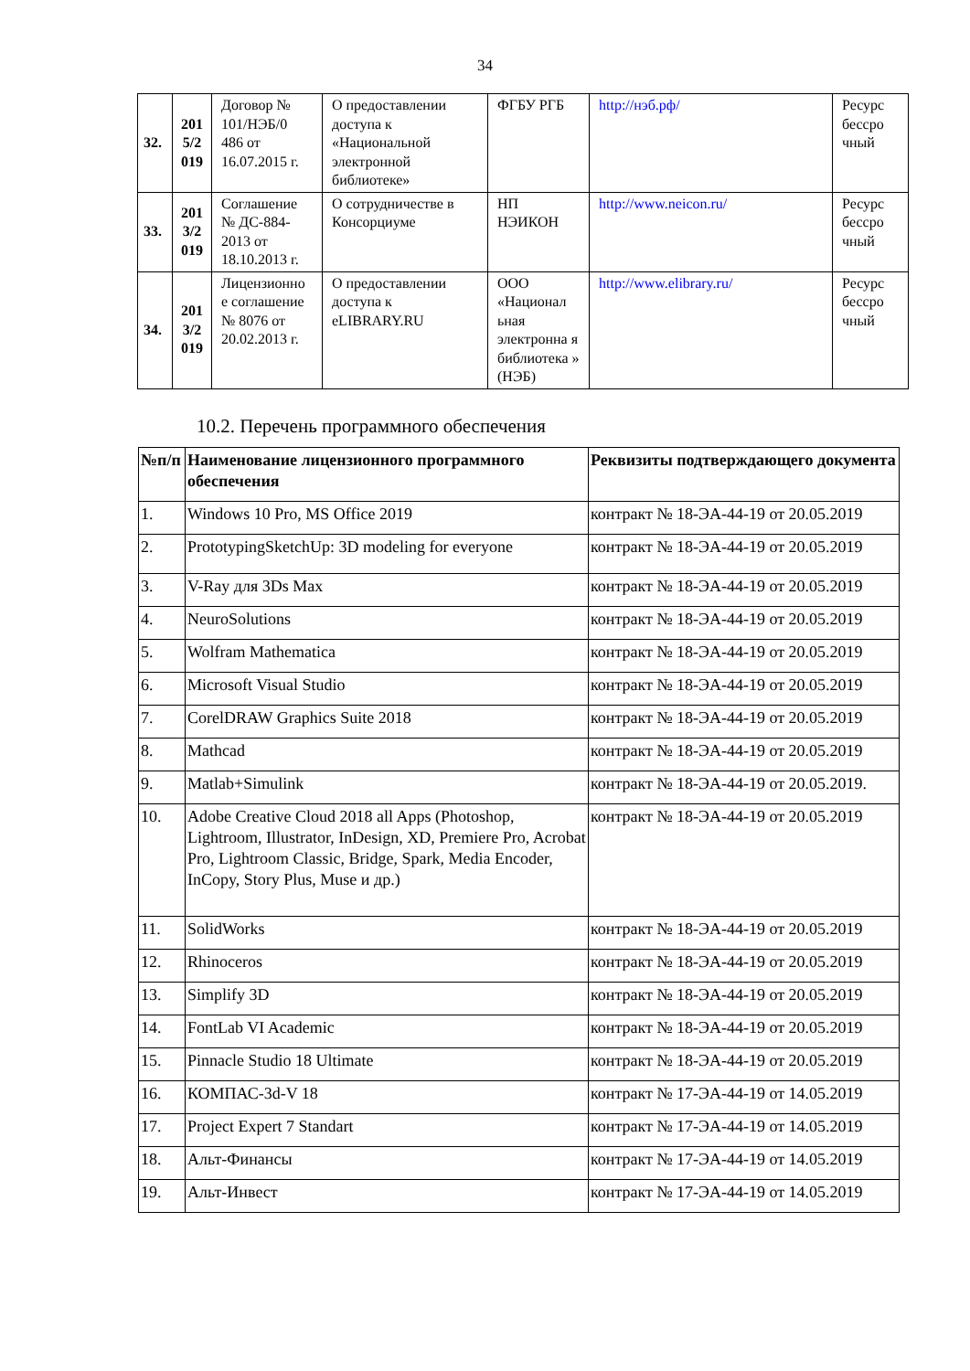34
| 32. | 201 5/2 019 | Договор № 101/НЭБ/0 486 от 16.07.2015 г. | О предоставлении доступа к «Национальной электронной библиотеке» | ФГБУ РГБ | http://нэб.рф/ | Ресурс бессро чный |
| 33. | 201 3/2 019 | Соглашение № ДС-884-2013 от 18.10.2013 г. | О сотрудничестве в Консорциуме | НП НЭИКОН | http://www.neicon.ru/ | Ресурс бессро чный |
| 34. | 201 3/2 019 | Лицензионно е соглашение № 8076 от 20.02.2013 г. | О предоставлении доступа к eLIBRARY.RU | ООО «Национал ьная электронна я библиотека » (НЭБ) | http://www.elibrary.ru/ | Ресурс бессро чный |
10.2. Перечень программного обеспечения
| №п/п | Наименование лицензионного программного обеспечения | Реквизиты подтверждающего документа |
| --- | --- | --- |
| 1. | Windows 10 Pro, MS Office 2019 | контракт № 18-ЭА-44-19 от 20.05.2019 |
| 2. | PrototypingSketchUp: 3D modeling for everyone | контракт № 18-ЭА-44-19 от 20.05.2019 |
| 3. | V-Ray для 3Ds Max | контракт № 18-ЭА-44-19 от 20.05.2019 |
| 4. | NeuroSolutions | контракт № 18-ЭА-44-19 от 20.05.2019 |
| 5. | Wolfram Mathematica | контракт № 18-ЭА-44-19 от 20.05.2019 |
| 6. | Microsoft Visual Studio | контракт № 18-ЭА-44-19 от 20.05.2019 |
| 7. | CorelDRAW Graphics Suite 2018 | контракт № 18-ЭА-44-19 от 20.05.2019 |
| 8. | Mathcad | контракт № 18-ЭА-44-19 от 20.05.2019 |
| 9. | Matlab+Simulink | контракт № 18-ЭА-44-19 от 20.05.2019. |
| 10. | Adobe Creative Cloud 2018 all Apps (Photoshop, Lightroom, Illustrator, InDesign, XD, Premiere Pro, Acrobat Pro, Lightroom Classic, Bridge, Spark, Media Encoder, InCopy, Story Plus, Muse и др.) | контракт № 18-ЭА-44-19 от 20.05.2019 |
| 11. | SolidWorks | контракт № 18-ЭА-44-19 от 20.05.2019 |
| 12. | Rhinoceros | контракт № 18-ЭА-44-19 от 20.05.2019 |
| 13. | Simplify 3D | контракт № 18-ЭА-44-19 от 20.05.2019 |
| 14. | FontLab VI Academic | контракт № 18-ЭА-44-19 от 20.05.2019 |
| 15. | Pinnacle Studio 18 Ultimate | контракт № 18-ЭА-44-19 от 20.05.2019 |
| 16. | КОМПАС-3d-V 18 | контракт № 17-ЭА-44-19 от 14.05.2019 |
| 17. | Project Expert 7 Standart | контракт № 17-ЭА-44-19 от 14.05.2019 |
| 18. | Альт-Финансы | контракт № 17-ЭА-44-19 от 14.05.2019 |
| 19. | Альт-Инвест | контракт № 17-ЭА-44-19 от 14.05.2019 |